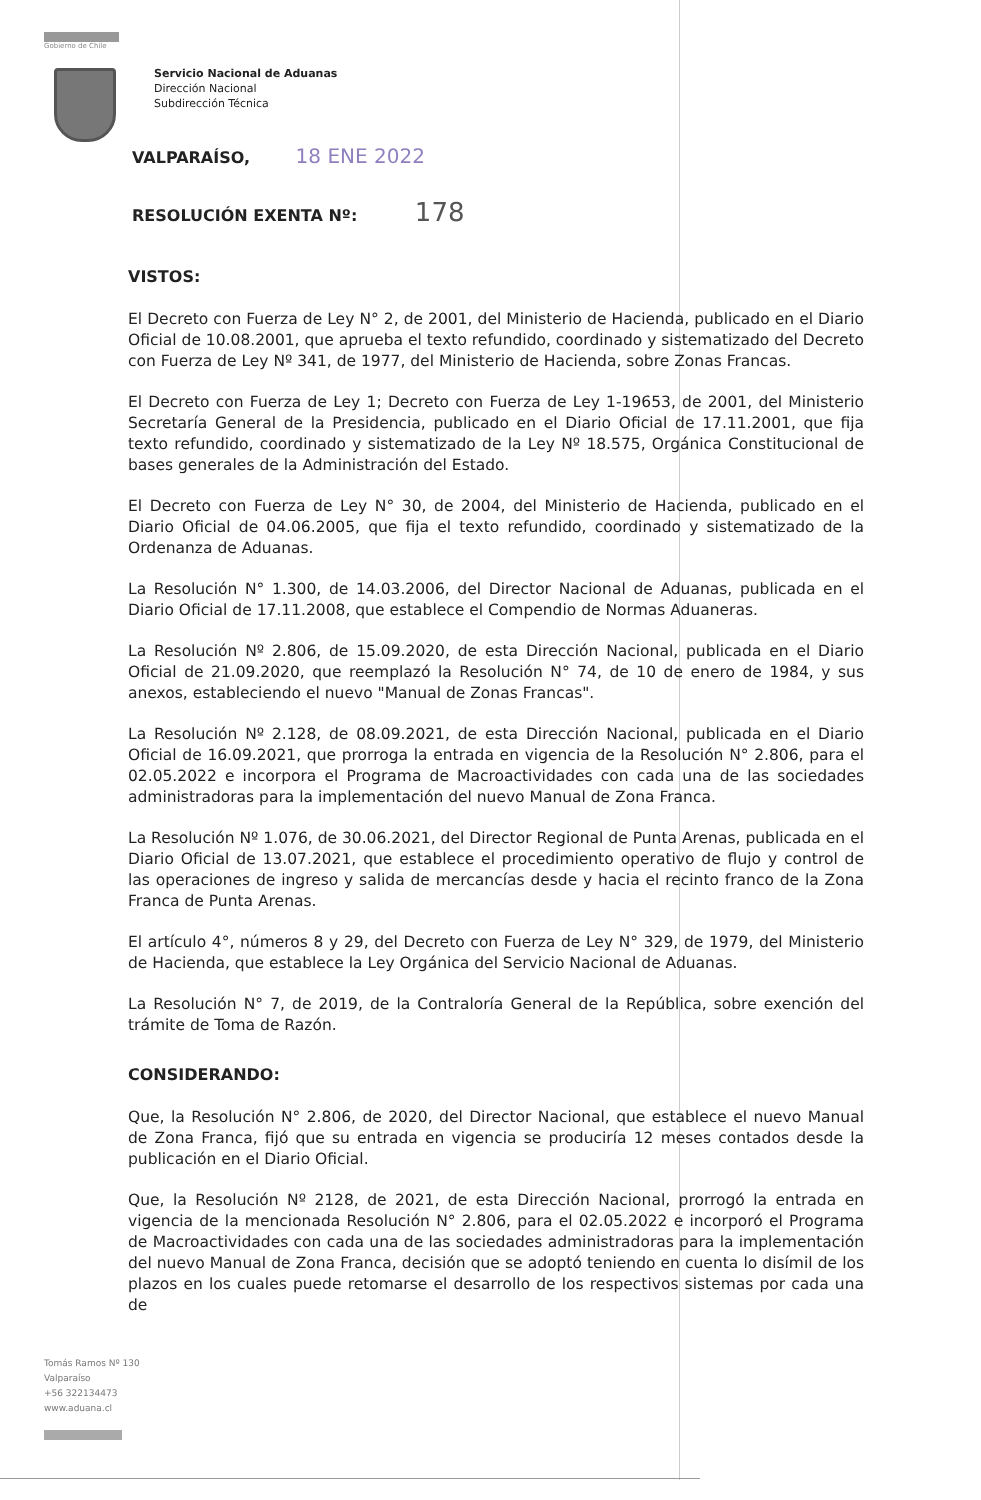Gobierno de Chile
Servicio Nacional de Aduanas
Dirección Nacional
Subdirección Técnica
VALPARAÍSO, 18 ENE 2022
RESOLUCIÓN EXENTA Nº: 178
VISTOS:
El Decreto con Fuerza de Ley N° 2, de 2001, del Ministerio de Hacienda, publicado en el Diario Oficial de 10.08.2001, que aprueba el texto refundido, coordinado y sistematizado del Decreto con Fuerza de Ley Nº 341, de 1977, del Ministerio de Hacienda, sobre Zonas Francas.
El Decreto con Fuerza de Ley 1; Decreto con Fuerza de Ley 1-19653, de 2001, del Ministerio Secretaría General de la Presidencia, publicado en el Diario Oficial de 17.11.2001, que fija texto refundido, coordinado y sistematizado de la Ley Nº 18.575, Orgánica Constitucional de bases generales de la Administración del Estado.
El Decreto con Fuerza de Ley N° 30, de 2004, del Ministerio de Hacienda, publicado en el Diario Oficial de 04.06.2005, que fija el texto refundido, coordinado y sistematizado de la Ordenanza de Aduanas.
La Resolución N° 1.300, de 14.03.2006, del Director Nacional de Aduanas, publicada en el Diario Oficial de 17.11.2008, que establece el Compendio de Normas Aduaneras.
La Resolución Nº 2.806, de 15.09.2020, de esta Dirección Nacional, publicada en el Diario Oficial de 21.09.2020, que reemplazó la Resolución N° 74, de 10 de enero de 1984, y sus anexos, estableciendo el nuevo "Manual de Zonas Francas".
La Resolución Nº 2.128, de 08.09.2021, de esta Dirección Nacional, publicada en el Diario Oficial de 16.09.2021, que prorroga la entrada en vigencia de la Resolución N° 2.806, para el 02.05.2022 e incorpora el Programa de Macroactividades con cada una de las sociedades administradoras para la implementación del nuevo Manual de Zona Franca.
La Resolución Nº 1.076, de 30.06.2021, del Director Regional de Punta Arenas, publicada en el Diario Oficial de 13.07.2021, que establece el procedimiento operativo de flujo y control de las operaciones de ingreso y salida de mercancías desde y hacia el recinto franco de la Zona Franca de Punta Arenas.
El artículo 4°, números 8 y 29, del Decreto con Fuerza de Ley N° 329, de 1979, del Ministerio de Hacienda, que establece la Ley Orgánica del Servicio Nacional de Aduanas.
La Resolución N° 7, de 2019, de la Contraloría General de la República, sobre exención del trámite de Toma de Razón.
CONSIDERANDO:
Que, la Resolución N° 2.806, de 2020, del Director Nacional, que establece el nuevo Manual de Zona Franca, fijó que su entrada en vigencia se produciría 12 meses contados desde la publicación en el Diario Oficial.
Que, la Resolución Nº 2128, de 2021, de esta Dirección Nacional, prorrogó la entrada en vigencia de la mencionada Resolución N° 2.806, para el 02.05.2022 e incorporó el Programa de Macroactividades con cada una de las sociedades administradoras para la implementación del nuevo Manual de Zona Franca, decisión que se adoptó teniendo en cuenta lo disímil de los plazos en los cuales puede retomarse el desarrollo de los respectivos sistemas por cada una de
Tomás Ramos Nº 130
Valparaíso
+56 322134473
www.aduana.cl